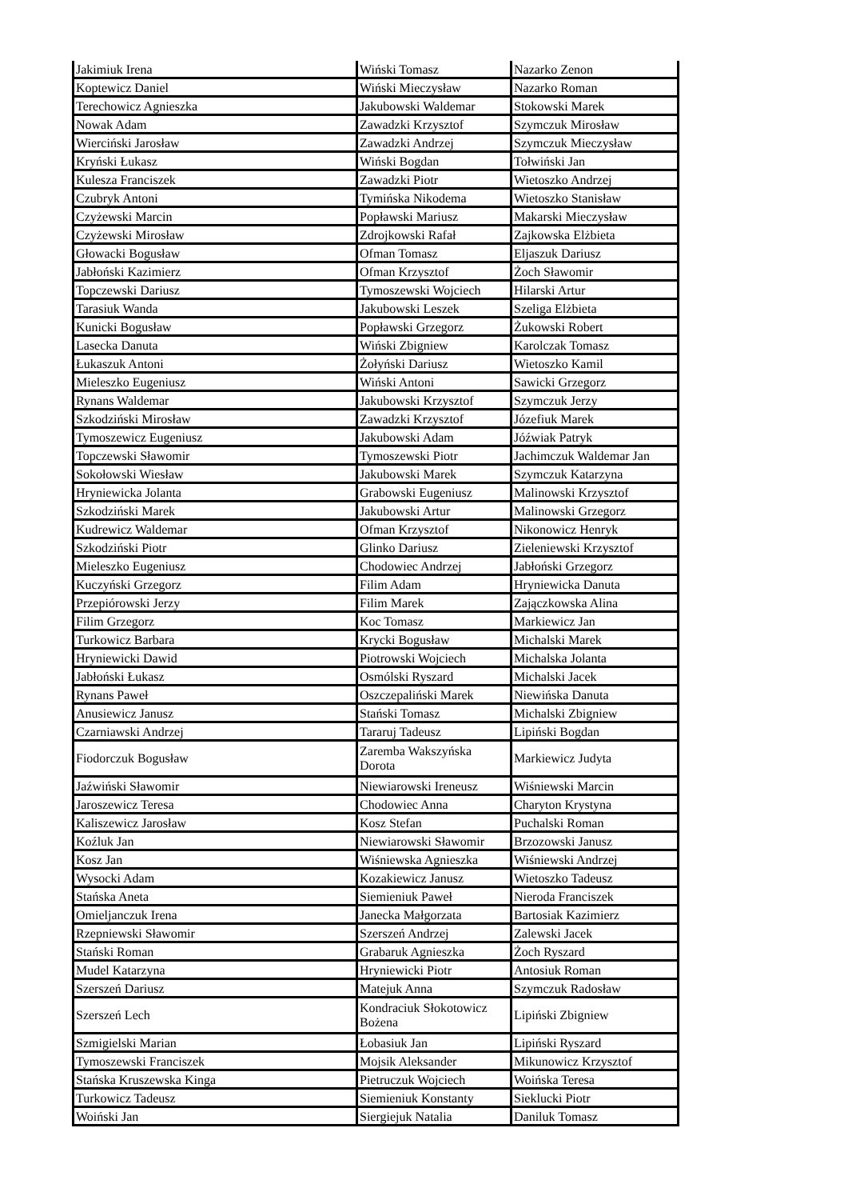| Jakimiuk Irena | Wiński Tomasz | Nazarko Zenon |
| Koptewicz Daniel | Wiński Mieczysław | Nazarko Roman |
| Terechowicz Agnieszka | Jakubowski Waldemar | Stokowski Marek |
| Nowak Adam | Zawadzki Krzysztof | Szymczuk Mirosław |
| Wierciński Jarosław | Zawadzki Andrzej | Szymczuk Mieczysław |
| Kryński Łukasz | Wiński Bogdan | Tołwiński Jan |
| Kulesza Franciszek | Zawadzki Piotr | Wietoszko Andrzej |
| Czubryk Antoni | Tymińska Nikodema | Wietoszko Stanisław |
| Czyżewski Marcin | Popławski Mariusz | Makarski Mieczysław |
| Czyżewski Mirosław | Zdrojkowski Rafał | Zajkowska Elżbieta |
| Głowacki Bogusław | Ofman Tomasz | Eljaszuk Dariusz |
| Jabłoński Kazimierz | Ofman Krzysztof | Żoch Sławomir |
| Topczewski Dariusz | Tymoszewski Wojciech | Hilarski Artur |
| Tarasiuk Wanda | Jakubowski Leszek | Szeliga Elżbieta |
| Kunicki Bogusław | Popławski Grzegorz | Żukowski Robert |
| Lasecka Danuta | Wiński Zbigniew | Karolczak Tomasz |
| Łukaszuk Antoni | Żołyński Dariusz | Wietoszko Kamil |
| Mieleszko Eugeniusz | Wiński Antoni | Sawicki Grzegorz |
| Rynans Waldemar | Jakubowski Krzysztof | Szymczuk Jerzy |
| Szkodziński Mirosław | Zawadzki Krzysztof | Józefiuk Marek |
| Tymoszewicz Eugeniusz | Jakubowski Adam | Jóźwiak Patryk |
| Topczewski Sławomir | Tymoszewski Piotr | Jachimczuk Waldemar Jan |
| Sokołowski Wiesław | Jakubowski Marek | Szymczuk Katarzyna |
| Hryniewicka Jolanta | Grabowski Eugeniusz | Malinowski Krzysztof |
| Szkodziński Marek | Jakubowski Artur | Malinowski Grzegorz |
| Kudrewicz Waldemar | Ofman Krzysztof | Nikonowicz Henryk |
| Szkodziński Piotr | Glinko Dariusz | Zieleniewski Krzysztof |
| Mieleszko Eugeniusz | Chodowiec Andrzej | Jabłoński Grzegorz |
| Kuczyński Grzegorz | Filim Adam | Hryniewicka Danuta |
| Przepiórowski Jerzy | Filim Marek | Zajączkowska Alina |
| Filim Grzegorz | Koc Tomasz | Markiewicz Jan |
| Turkowicz Barbara | Krycki Bogusław | Michalski Marek |
| Hryniewicki Dawid | Piotrowski Wojciech | Michalska Jolanta |
| Jabłoński Łukasz | Osmólski Ryszard | Michalski Jacek |
| Rynans Paweł | Oszczepaliński Marek | Niewińska Danuta |
| Anusiewicz Janusz | Stański Tomasz | Michalski Zbigniew |
| Czarniawski Andrzej | Tararuj Tadeusz | Lipiński Bogdan |
| Fiodorczuk Bogusław | Zaremba Wakszyńska Dorota | Markiewicz Judyta |
| Jaźwiński Sławomir | Niewiarowski Ireneusz | Wiśniewski Marcin |
| Jaroszewicz Teresa | Chodowiec Anna | Charyton Krystyna |
| Kaliszewicz Jarosław | Kosz Stefan | Puchalski Roman |
| Koźluk Jan | Niewiarowski Sławomir | Brzozowski Janusz |
| Kosz Jan | Wiśniewska Agnieszka | Wiśniewski Andrzej |
| Wysocki Adam | Kozakiewicz Janusz | Wietoszko Tadeusz |
| Stańska Aneta | Siemieniuk Paweł | Nieroda Franciszek |
| Omieljanczuk Irena | Janecka Małgorzata | Bartosiak Kazimierz |
| Rzepniewski Sławomir | Szerszeń Andrzej | Zalewski Jacek |
| Stański Roman | Grabaruk Agnieszka | Żoch Ryszard |
| Mudel Katarzyna | Hryniewicki Piotr | Antosiuk Roman |
| Szerszeń Dariusz | Matejuk Anna | Szymczuk Radosław |
| Szerszeń Lech | Kondraciuk Słokotowicz Bożena | Lipiński Zbigniew |
| Szmigielski Marian | Łobasiuk Jan | Lipiński Ryszard |
| Tymoszewski Franciszek | Mojsik Aleksander | Mikunowicz Krzysztof |
| Stańska Kruszewska Kinga | Pietruczuk Wojciech | Woińska Teresa |
| Turkowicz Tadeusz | Siemieniuk Konstanty | Sieklucki Piotr |
| Woiński Jan | Siergiejuk Natalia | Daniluk Tomasz |